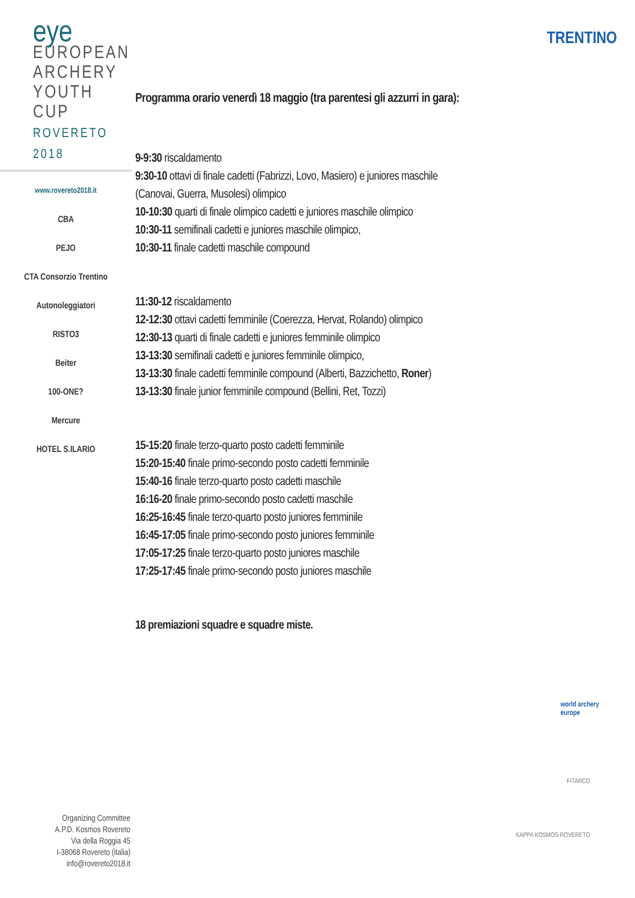eye
EUROPEAN
ARCHERY
YOUTH CUP
ROVERETO 2018
www.rovereto2018.it
CBA
PEJO
CTA Consorzio Trentino Autonoleggiatori
RISTO3
Beiter
100-ONE?
Mercure
HOTEL S.ILARIO
TRENTINO
Programma orario venerdì 18 maggio (tra parentesi gli azzurri in gara):
9-9:30 riscaldamento
9:30-10 ottavi di finale cadetti (Fabrizzi, Lovo, Masiero) e juniores maschile (Canovai, Guerra, Musolesi) olimpico
10-10:30 quarti di finale olimpico cadetti e juniores maschile olimpico
10:30-11 semifinali cadetti e juniores maschile olimpico,
10:30-11 finale cadetti maschile compound
11:30-12 riscaldamento
12-12:30 ottavi cadetti femminile (Coerezza, Hervat, Rolando) olimpico
12:30-13 quarti di finale cadetti e juniores femminile olimpico
13-13:30 semifinali cadetti e juniores femminile olimpico,
13-13:30 finale cadetti femminile compound (Alberti, Bazzichetto, Roner)
13-13:30 finale junior femminile compound (Bellini, Ret, Tozzi)
15-15:20 finale terzo-quarto posto cadetti femminile
15:20-15:40 finale primo-secondo posto cadetti femminile
15:40-16 finale terzo-quarto posto cadetti maschile
16:16-20 finale primo-secondo posto cadetti maschile
16:25-16:45 finale terzo-quarto posto juniores femminile
16:45-17:05 finale primo-secondo posto juniores femminile
17:05-17:25 finale terzo-quarto posto juniores maschile
17:25-17:45 finale primo-secondo posto juniores maschile
18 premiazioni squadre e squadre miste.
world archery
europe
FITARCO
KAPPA KOSMOS ROVERETO
Organizing Committee
A.P.D. Kosmos Rovereto
Via della Roggia 45
I-38068 Rovereto (italia)
info@rovereto2018.it